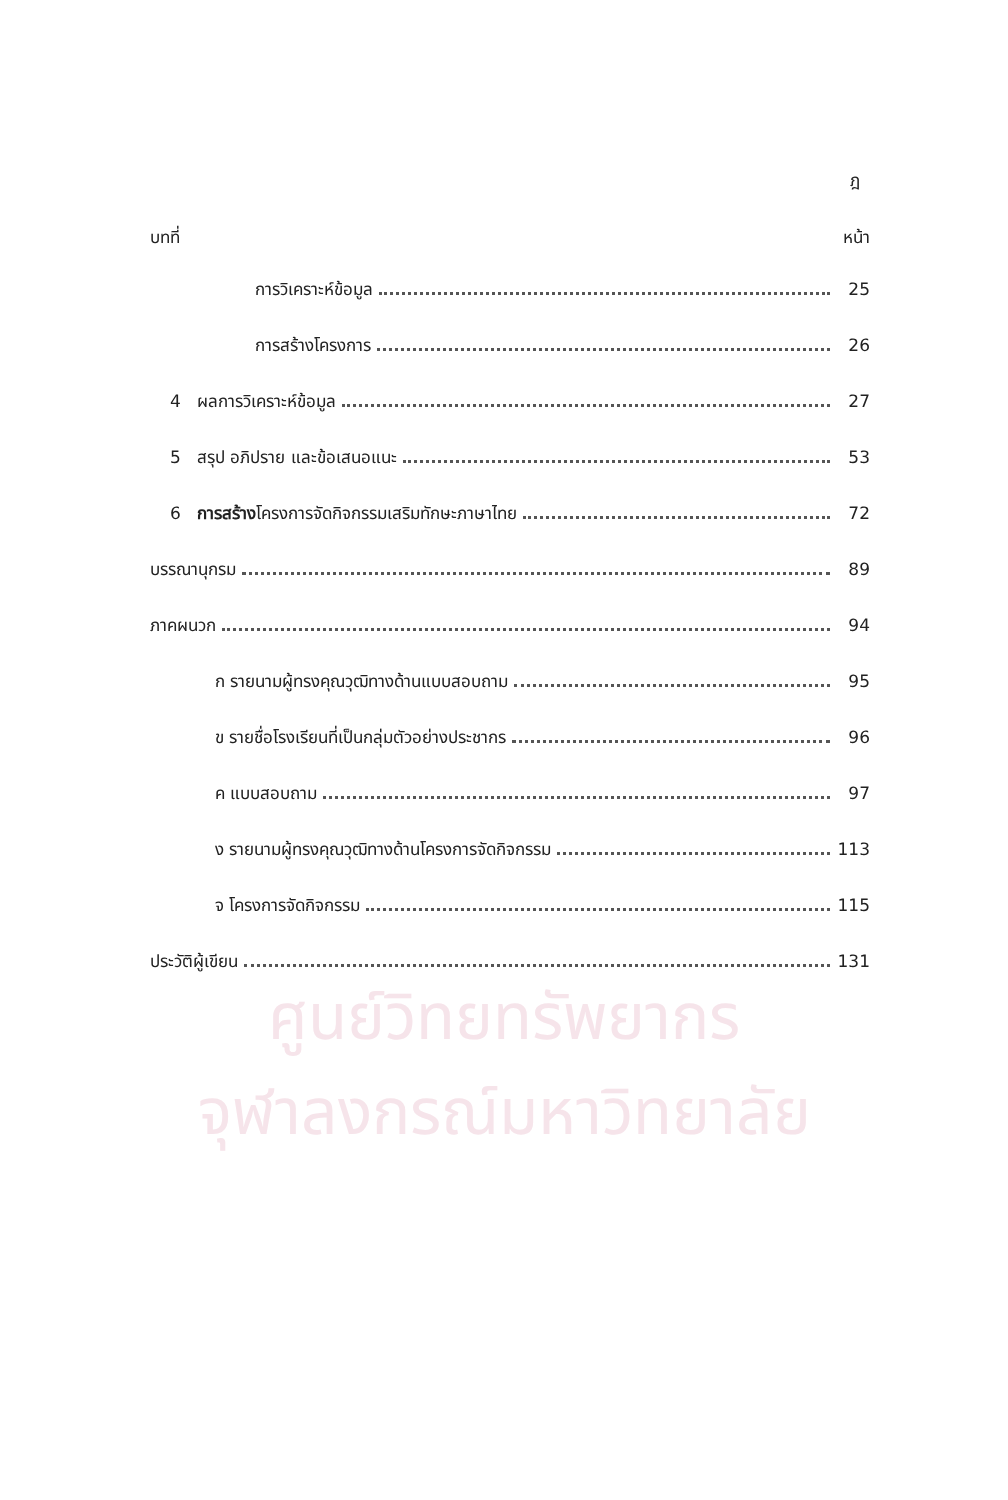ศูนย์วิทยทรัพยากร
จุฬาลงกรณ์มหาวิทยาลัย
ฎ
บทที่ หน้า
การวิเคราะห์ข้อมูล 25
การสร้างโครงการ 26
4 ผลการวิเคราะห์ข้อมูล 27
5 สรุป อภิปราย และข้อเสนอแนะ 53
6 การสร้างโครงการจัดกิจกรรมเสริมทักษะภาษาไทย 72
บรรณานุกรม 89
ภาคผนวก 94
ก รายนามผู้ทรงคุณวุฒิทางด้านแบบสอบถาม 95
ข รายชื่อโรงเรียนที่เป็นกลุ่มตัวอย่างประชากร 96
ค แบบสอบถาม 97
ง รายนามผู้ทรงคุณวุฒิทางด้านโครงการจัดกิจกรรม 113
จ โครงการจัดกิจกรรม 115
ประวัติผู้เขียน 131